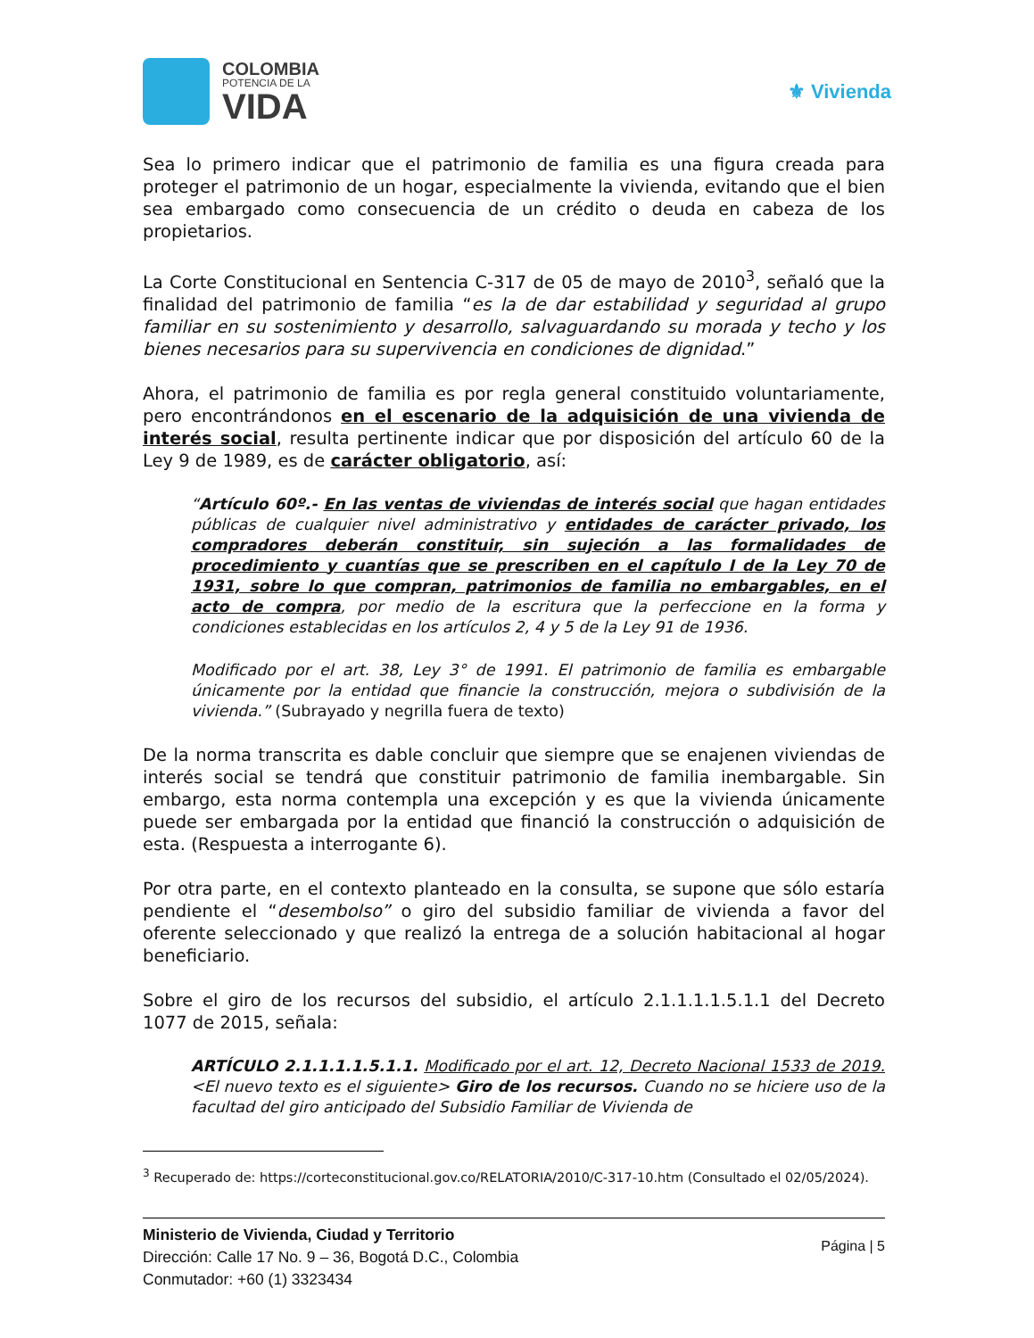COLOMBIA
POTENCIA DE LA
VIDA
⚜ Vivienda
Sea lo primero indicar que el patrimonio de familia es una figura creada para proteger el patrimonio de un hogar, especialmente la vivienda, evitando que el bien sea embargado como consecuencia de un crédito o deuda en cabeza de los propietarios.
La Corte Constitucional en Sentencia C-317 de 05 de mayo de 2010<sup>3</sup>, señaló que la finalidad del patrimonio de familia “es la de dar estabilidad y seguridad al grupo familiar en su sostenimiento y desarrollo, salvaguardando su morada y techo y los bienes necesarios para su supervivencia en condiciones de dignidad.”
Ahora, el patrimonio de familia es por regla general constituido voluntariamente, pero encontrándonos en el escenario de la adquisición de una vivienda de interés social, resulta pertinente indicar que por disposición del artículo 60 de la Ley 9 de 1989, es de carácter obligatorio, así:
“Artículo 60º.- En las ventas de viviendas de interés social que hagan entidades públicas de cualquier nivel administrativo y entidades de carácter privado, los compradores deberán constituir, sin sujeción a las formalidades de procedimiento y cuantías que se prescriben en el capítulo I de la Ley 70 de 1931, sobre lo que compran, patrimonios de familia no embargables, en el acto de compra, por medio de la escritura que la perfeccione en la forma y condiciones establecidas en los artículos 2, 4 y 5 de la Ley 91 de 1936.
Modificado por el art. 38, Ley 3° de 1991. El patrimonio de familia es embargable únicamente por la entidad que financie la construcción, mejora o subdivisión de la vivienda.” (Subrayado y negrilla fuera de texto)
De la norma transcrita es dable concluir que siempre que se enajenen viviendas de interés social se tendrá que constituir patrimonio de familia inembargable. Sin embargo, esta norma contempla una excepción y es que la vivienda únicamente puede ser embargada por la entidad que financió la construcción o adquisición de esta. (Respuesta a interrogante 6).
Por otra parte, en el contexto planteado en la consulta, se supone que sólo estaría pendiente el “desembolso” o giro del subsidio familiar de vivienda a favor del oferente seleccionado y que realizó la entrega de a solución habitacional al hogar beneficiario.
Sobre el giro de los recursos del subsidio, el artículo 2.1.1.1.1.5.1.1 del Decreto 1077 de 2015, señala:
ARTÍCULO 2.1.1.1.1.5.1.1. Modificado por el art. 12, Decreto Nacional 1533 de 2019. <El nuevo texto es el siguiente> Giro de los recursos. Cuando no se hiciere uso de la facultad del giro anticipado del Subsidio Familiar de Vivienda de
<sup>3</sup> Recuperado de: https://corteconstitucional.gov.co/RELATORIA/2010/C-317-10.htm (Consultado el 02/05/2024).
Ministerio de Vivienda, Ciudad y Territorio
Dirección: Calle 17 No. 9 – 36, Bogotá D.C., Colombia
Conmutador: +60 (1) 3323434
Página | 5